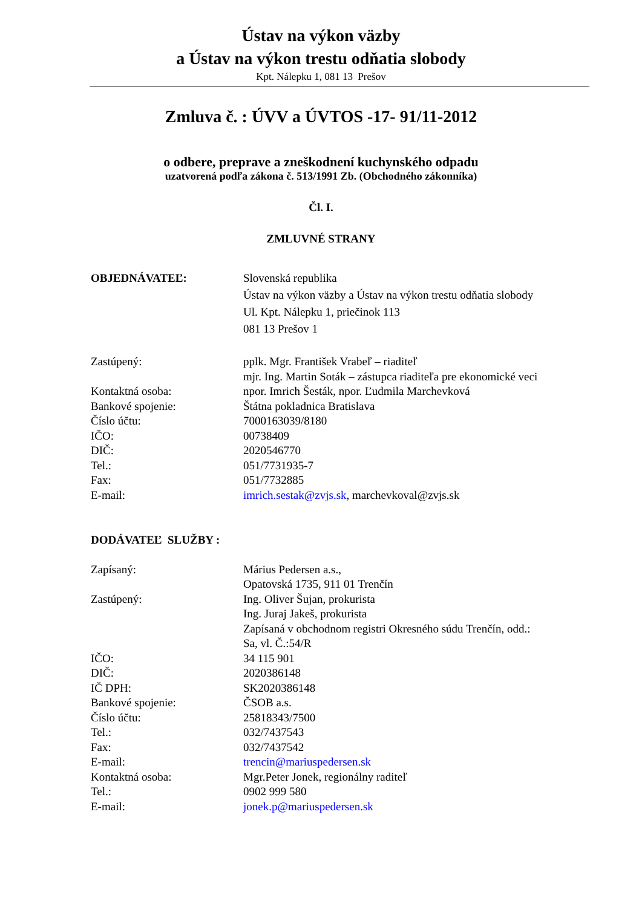Ústav na výkon väzby
a Ústav na výkon trestu odňatia slobody
Kpt. Nálepku 1, 081 13 Prešov
Zmluva č. : ÚVV a ÚVTOS -17- 91/11-2012
o odbere, preprave a zneškodnení kuchynského odpadu
uzatvorená podľa zákona č. 513/1991 Zb. (Obchodného zákonníka)
Čl. I.
ZMLUVNÉ STRANY
| OBJEDNÁVATEĽ: | Slovenská republika Ústav na výkon väzby a Ústav na výkon trestu odňatia slobody Ul. Kpt. Nálepku 1, priečinok 113 081 13 Prešov 1 |
| Zastúpený: | pplk. Mgr. František Vrabeľ – riaditeľ mjr. Ing. Martin Soták – zástupca riaditeľa pre ekonomické veci |
| Kontaktná osoba: | npor. Imrich Šesták, npor. Ľudmila Marchevková |
| Bankové spojenie: | Štátna pokladnica Bratislava |
| Číslo účtu: | 7000163039/8180 |
| IČO: | 00738409 |
| DIČ: | 2020546770 |
| Tel.: | 051/7731935-7 |
| Fax: | 051/7732885 |
| E-mail: | imrich.sestak@zvjs.sk , marchevkoval@zvjs.sk |
| DODÁVATEĽ SLUŽBY : | |
| Zapísaný: | Márius Pedersen a.s., Opatovská 1735, 911 01 Trenčín |
| Zastúpený: | Ing. Oliver Šujan, prokurista Ing. Juraj Jakeš, prokurista Zapísaná v obchodnom registri Okresného súdu Trenčín, odd.: Sa, vl. Č.:54/R |
| IČO: | 34 115 901 |
| DIČ: | 2020386148 |
| IČ DPH: | SK2020386148 |
| Bankové spojenie: | ČSOB a.s. |
| Číslo účtu: | 25818343/7500 |
| Tel.: | 032/7437543 |
| Fax: | 032/7437542 |
| E-mail: | trencin@mariuspedersen.sk |
| Kontaktná osoba: | Mgr.Peter Jonek, regionálny raditeľ |
| Tel.: | 0902 999 580 |
| E-mail: | jonek.p@mariuspedersen.sk |